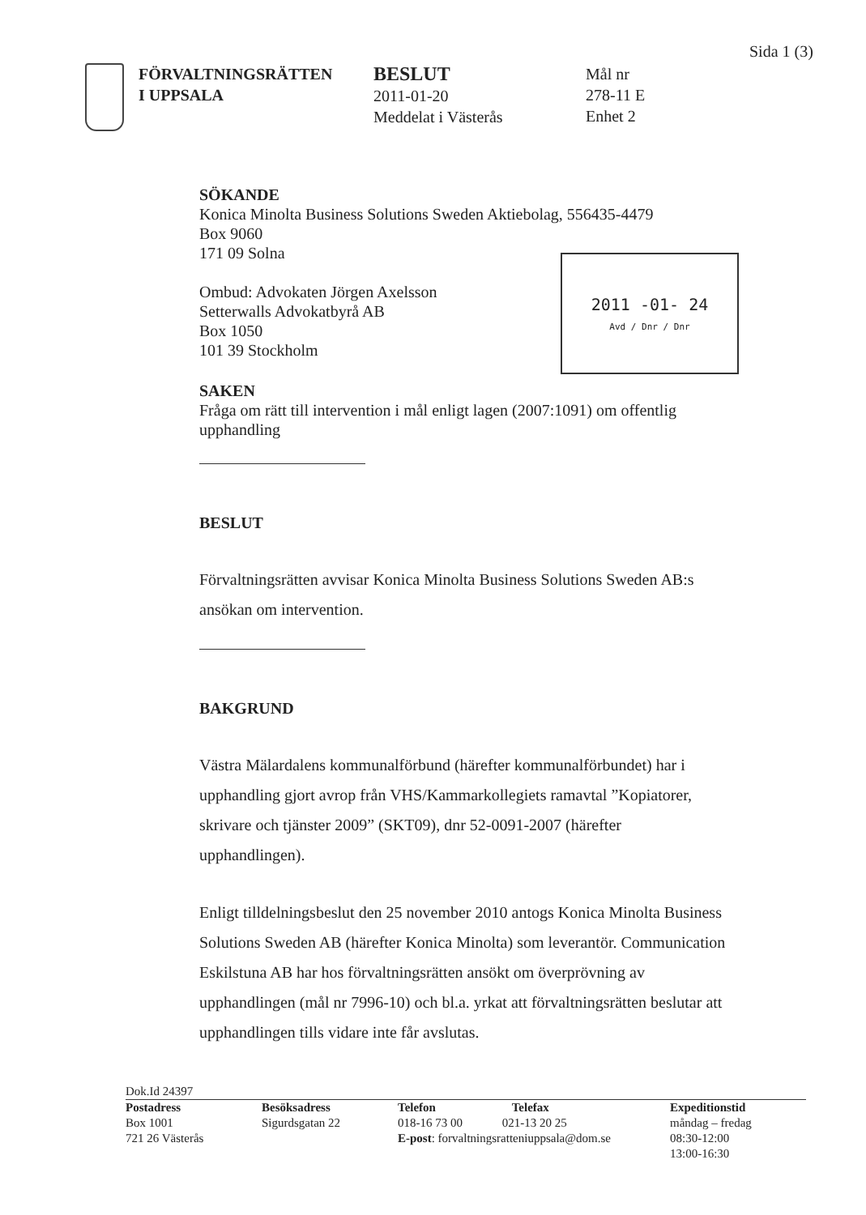Sida 1 (3)
FÖRVALTNINGSRÄTTEN
I UPPSALA
BESLUT
2011-01-20
Meddelat i Västerås
Mål nr
278-11 E
Enhet 2
2011 -01- 24
Avd / Dnr / Dnr
SÖKANDE
Konica Minolta Business Solutions Sweden Aktiebolag, 556435-4479
Box 9060
171 09 Solna
Ombud: Advokaten Jörgen Axelsson
Setterwalls Advokatbyrå AB
Box 1050
101 39 Stockholm
SAKEN
Fråga om rätt till intervention i mål enligt lagen (2007:1091) om offentlig upphandling
BESLUT
Förvaltningsrätten avvisar Konica Minolta Business Solutions Sweden AB:s ansökan om intervention.
BAKGRUND
Västra Mälardalens kommunalförbund (härefter kommunalförbundet) har i upphandling gjort avrop från VHS/Kammarkollegiets ramavtal ”Kopiatorer, skrivare och tjänster 2009” (SKT09), dnr 52-0091-2007 (härefter upphandlingen).
Enligt tilldelningsbeslut den 25 november 2010 antogs Konica Minolta Business Solutions Sweden AB (härefter Konica Minolta) som leverantör. Communication Eskilstuna AB har hos förvaltningsrätten ansökt om överprövning av upphandlingen (mål nr 7996-10) och bl.a. yrkat att förvaltningsrätten beslutar att upphandlingen tills vidare inte får avslutas.
Dok.Id 24397
Postadress
Box 1001
721 26 Västerås
Besöksadress
Sigurdsgatan 22
Telefon Telefax
018-16 73 00 021-13 20 25
E-post: forvaltningsratteniuppsala@dom.se
Expeditionstid
måndag – fredag
08:30-12:00
13:00-16:30